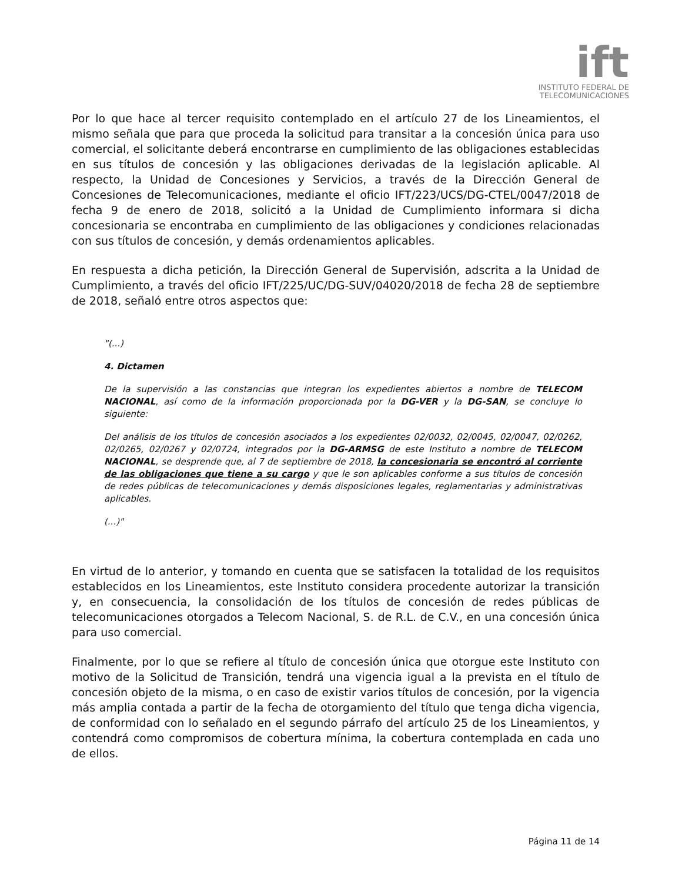ift
INSTITUTO FEDERAL DE
TELECOMUNICACIONES
Por lo que hace al tercer requisito contemplado en el artículo 27 de los Lineamientos, el mismo señala que para que proceda la solicitud para transitar a la concesión única para uso comercial, el solicitante deberá encontrarse en cumplimiento de las obligaciones establecidas en sus títulos de concesión y las obligaciones derivadas de la legislación aplicable. Al respecto, la Unidad de Concesiones y Servicios, a través de la Dirección General de Concesiones de Telecomunicaciones, mediante el oficio IFT/223/UCS/DG-CTEL/0047/2018 de fecha 9 de enero de 2018, solicitó a la Unidad de Cumplimiento informara si dicha concesionaria se encontraba en cumplimiento de las obligaciones y condiciones relacionadas con sus títulos de concesión, y demás ordenamientos aplicables.
En respuesta a dicha petición, la Dirección General de Supervisión, adscrita a la Unidad de Cumplimiento, a través del oficio IFT/225/UC/DG-SUV/04020/2018 de fecha 28 de septiembre de 2018, señaló entre otros aspectos que:
"(...)
4. Dictamen
De la supervisión a las constancias que integran los expedientes abiertos a nombre de TELECOM NACIONAL, así como de la información proporcionada por la DG-VER y la DG-SAN, se concluye lo siguiente:
Del análisis de los títulos de concesión asociados a los expedientes 02/0032, 02/0045, 02/0047, 02/0262, 02/0265, 02/0267 y 02/0724, integrados por la DG-ARMSG de este Instituto a nombre de TELECOM NACIONAL, se desprende que, al 7 de septiembre de 2018, la concesionaria se encontró al corriente de las obligaciones que tiene a su cargo y que le son aplicables conforme a sus títulos de concesión de redes públicas de telecomunicaciones y demás disposiciones legales, reglamentarias y administrativas aplicables.
(...)"
En virtud de lo anterior, y tomando en cuenta que se satisfacen la totalidad de los requisitos establecidos en los Lineamientos, este Instituto considera procedente autorizar la transición y, en consecuencia, la consolidación de los títulos de concesión de redes públicas de telecomunicaciones otorgados a Telecom Nacional, S. de R.L. de C.V., en una concesión única para uso comercial.
Finalmente, por lo que se refiere al título de concesión única que otorgue este Instituto con motivo de la Solicitud de Transición, tendrá una vigencia igual a la prevista en el título de concesión objeto de la misma, o en caso de existir varios títulos de concesión, por la vigencia más amplia contada a partir de la fecha de otorgamiento del título que tenga dicha vigencia, de conformidad con lo señalado en el segundo párrafo del artículo 25 de los Lineamientos, y contendrá como compromisos de cobertura mínima, la cobertura contemplada en cada uno de ellos.
Página 11 de 14